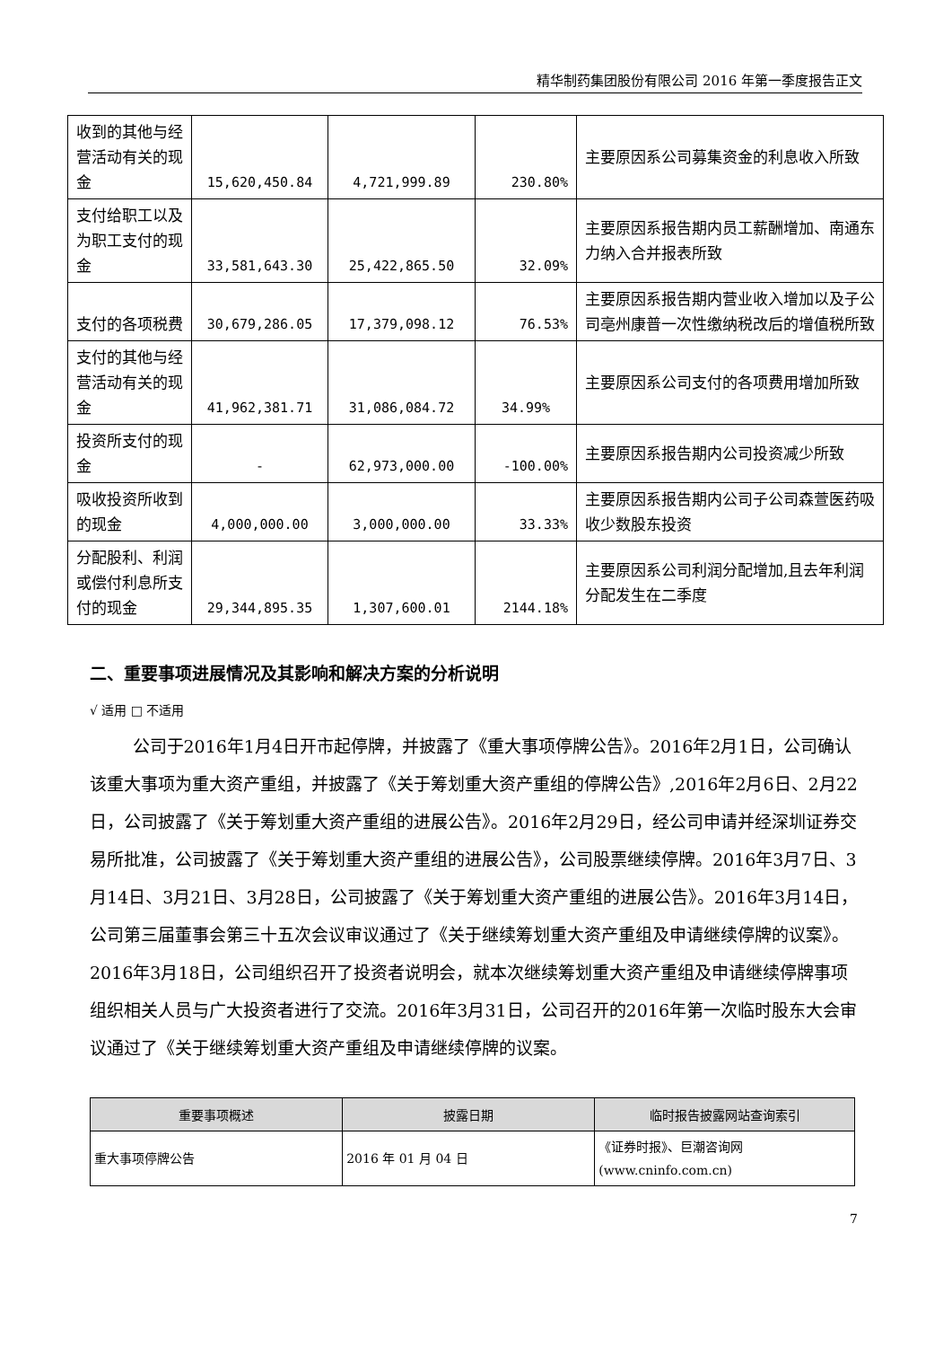精华制药集团股份有限公司 2016 年第一季度报告正文
| 收到的其他与经营活动有关的现金 | 15,620,450.84 | 4,721,999.89 | 230.80% | 主要原因系公司募集资金的利息收入所致 |
| 支付给职工以及为职工支付的现金 | 33,581,643.30 | 25,422,865.50 | 32.09% | 主要原因系报告期内员工薪酬增加、南通东力纳入合并报表所致 |
| 支付的各项税费 | 30,679,286.05 | 17,379,098.12 | 76.53% | 主要原因系报告期内营业收入增加以及子公司亳州康普一次性缴纳税改后的增值税所致 |
| 支付的其他与经营活动有关的现金 | 41,962,381.71 | 31,086,084.72 | 34.99% | 主要原因系公司支付的各项费用增加所致 |
| 投资所支付的现金 | - | 62,973,000.00 | -100.00% | 主要原因系报告期内公司投资减少所致 |
| 吸收投资所收到的现金 | 4,000,000.00 | 3,000,000.00 | 33.33% | 主要原因系报告期内公司子公司森萱医药吸收少数股东投资 |
| 分配股利、利润或偿付利息所支付的现金 | 29,344,895.35 | 1,307,600.01 | 2144.18% | 主要原因系公司利润分配增加,且去年利润分配发生在二季度 |
二、重要事项进展情况及其影响和解决方案的分析说明
√ 适用 □ 不适用
公司于2016年1月4日开市起停牌，并披露了《重大事项停牌公告》。2016年2月1日，公司确认该重大事项为重大资产重组，并披露了《关于筹划重大资产重组的停牌公告》,2016年2月6日、2月22日，公司披露了《关于筹划重大资产重组的进展公告》。2016年2月29日，经公司申请并经深圳证券交易所批准，公司披露了《关于筹划重大资产重组的进展公告》，公司股票继续停牌。2016年3月7日、3月14日、3月21日、3月28日，公司披露了《关于筹划重大资产重组的进展公告》。2016年3月14日，公司第三届董事会第三十五次会议审议通过了《关于继续筹划重大资产重组及申请继续停牌的议案》。2016年3月18日，公司组织召开了投资者说明会，就本次继续筹划重大资产重组及申请继续停牌事项组织相关人员与广大投资者进行了交流。2016年3月31日，公司召开的2016年第一次临时股东大会审议通过了《关于继续筹划重大资产重组及申请继续停牌的议案。
| 重要事项概述 | 披露日期 | 临时报告披露网站查询索引 |
| --- | --- | --- |
| 重大事项停牌公告 | 2016 年 01 月 04 日 | 《证券时报》、巨潮咨询网 (www.cninfo.com.cn) |
7